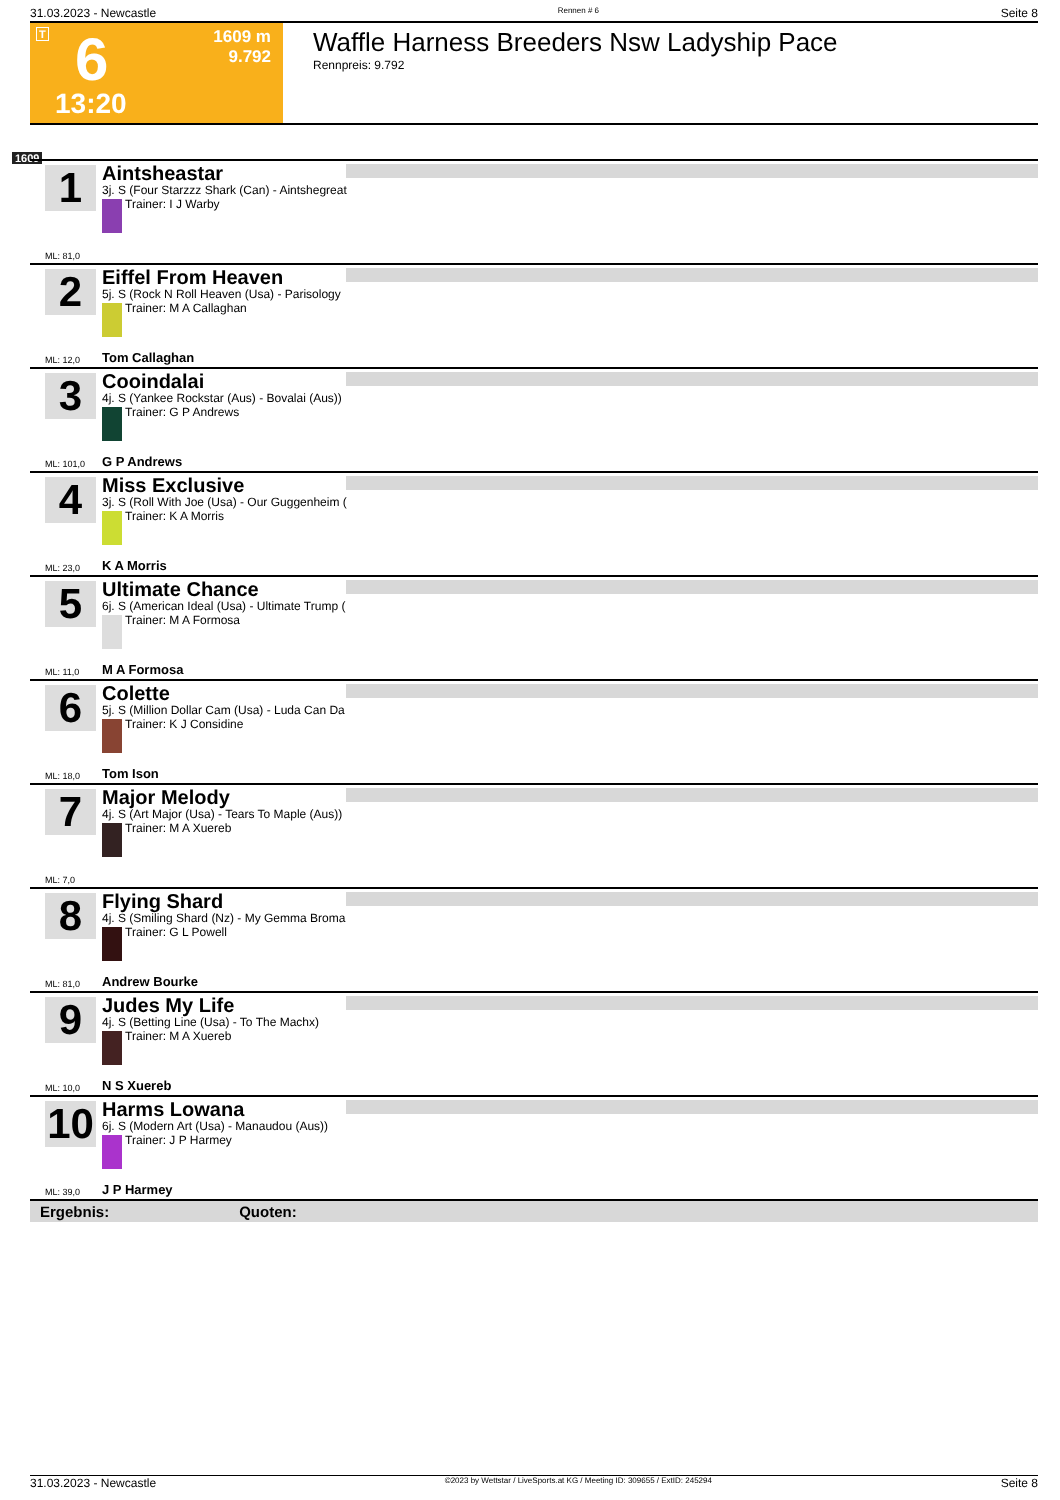31.03.2023 - Newcastle Rennen # 6 Seite 8
T 6
13:20
1609 m
9.792
Waffle Harness Breeders Nsw Ladyship Pace
Rennpreis: 9.792
1609
1
Aintsheastar
3j. S (Four Starzzz Shark (Can) - Aintshegreat
Trainer: I J Warby
ML: 81,0
2
Eiffel From Heaven
5j. S (Rock N Roll Heaven (Usa) - Parisology
Trainer: M A Callaghan
ML: 12,0 Tom Callaghan
3
Cooindalai
4j. S (Yankee Rockstar (Aus) - Bovalai (Aus))
Trainer: G P Andrews
ML: 101,0 G P Andrews
4
Miss Exclusive
3j. S (Roll With Joe (Usa) - Our Guggenheim (
Trainer: K A Morris
ML: 23,0 K A Morris
5
Ultimate Chance
6j. S (American Ideal (Usa) - Ultimate Trump (
Trainer: M A Formosa
ML: 11,0 M A Formosa
6
Colette
5j. S (Million Dollar Cam (Usa) - Luda Can Da
Trainer: K J Considine
ML: 18,0 Tom Ison
7
Major Melody
4j. S (Art Major (Usa) - Tears To Maple (Aus))
Trainer: M A Xuereb
ML: 7,0
8
Flying Shard
4j. S (Smiling Shard (Nz) - My Gemma Broma
Trainer: G L Powell
ML: 81,0 Andrew Bourke
9
Judes My Life
4j. S (Betting Line (Usa) - To The Machx)
Trainer: M A Xuereb
ML: 10,0 N S Xuereb
10
Harms Lowana
6j. S (Modern Art (Usa) - Manaudou (Aus))
Trainer: J P Harmey
ML: 39,0 J P Harmey
Ergebnis: Quoten:
31.03.2023 - Newcastle ©2023 by Wettstar / LiveSports.at KG / Meeting ID: 309655 / ExtID: 245294 Seite 8